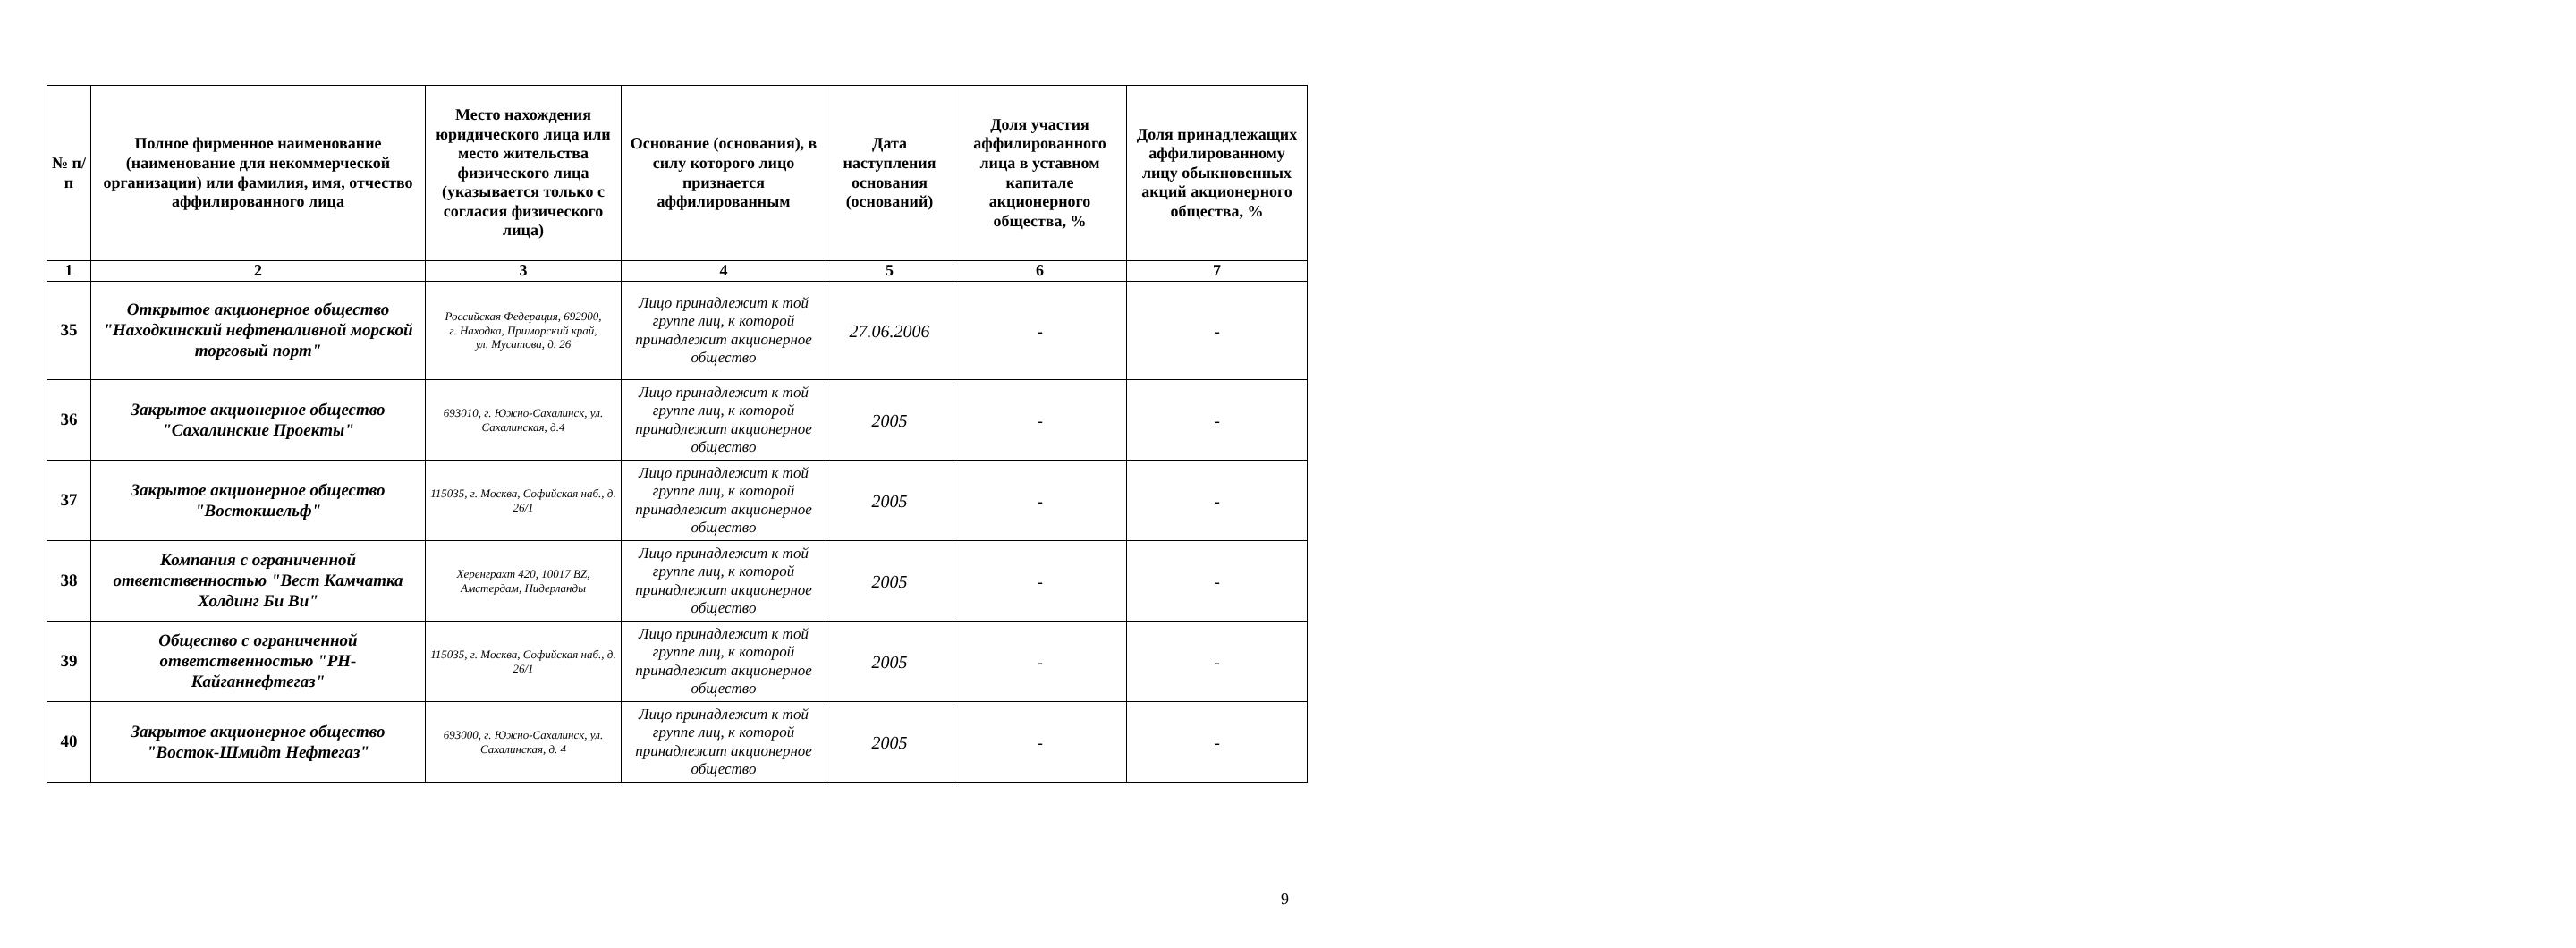| № п/п | Полное фирменное наименование (наименование для некоммерческой организации) или фамилия, имя, отчество аффилированного лица | Место нахождения юридического лица или место жительства физического лица (указывается только с согласия физического лица) | Основание (основания), в силу которого лицо признается аффилированным | Дата наступления основания (оснований) | Доля участия аффилированного лица в уставном капитале акционерного общества, % | Доля принадлежащих аффилированному лицу обыкновенных акций акционерного общества, % |
| --- | --- | --- | --- | --- | --- | --- |
| 1 | 2 | 3 | 4 | 5 | 6 | 7 |
| 35 | Открытое акционерное общество "Находкинский нефтеналивной морской торговый порт" | Российская Федерация, 692900, г. Находка, Приморский край, ул. Мусатова, д. 26 | Лицо принадлежит к той группе лиц, к которой принадлежит акционерное общество | 27.06.2006 | - | - |
| 36 | Закрытое акционерное общество "Сахалинские Проекты" | 693010, г. Южно-Сахалинск, ул. Сахалинская, д.4 | Лицо принадлежит к той группе лиц, к которой принадлежит акционерное общество | 2005 | - | - |
| 37 | Закрытое акционерное общество "Востокшельф" | 115035, г. Москва, Софийская наб., д. 26/1 | Лицо принадлежит к той группе лиц, к которой принадлежит акционерное общество | 2005 | - | - |
| 38 | Компания с ограниченной ответственностью "Вест Камчатка Холдинг Би Ви" | Херенграхт 420, 10017 BZ, Амстердам, Нидерланды | Лицо принадлежит к той группе лиц, к которой принадлежит акционерное общество | 2005 | - | - |
| 39 | Общество с ограниченной ответственностью "РН-Кайганнефтегаз" | 115035, г. Москва, Софийская наб., д. 26/1 | Лицо принадлежит к той группе лиц, к которой принадлежит акционерное общество | 2005 | - | - |
| 40 | Закрытое акционерное общество "Восток-Шмидт Нефтегаз" | 693000, г. Южно-Сахалинск, ул. Сахалинская, д. 4 | Лицо принадлежит к той группе лиц, к которой принадлежит акционерное общество | 2005 | - | - |
9